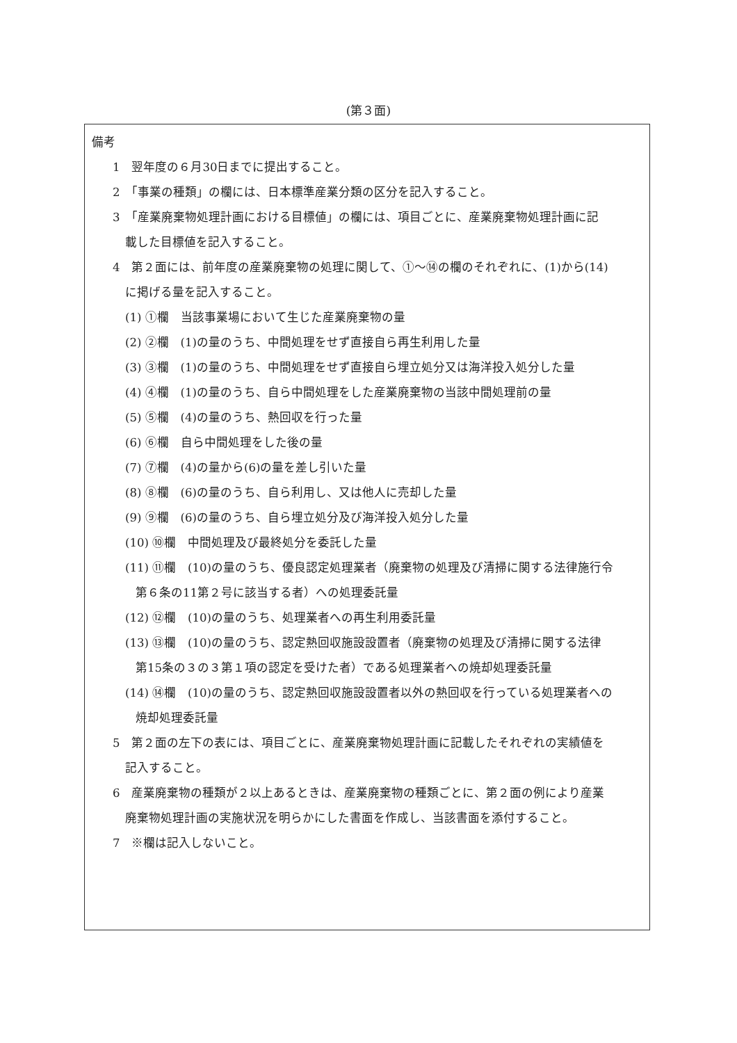(第３面)
備考
1　翌年度の６月30日までに提出すること。
2　「事業の種類」の欄には、日本標準産業分類の区分を記入すること。
3　「産業廃棄物処理計画における目標値」の欄には、項目ごとに、産業廃棄物処理計画に記
載した目標値を記入すること。
4　第２面には、前年度の産業廃棄物の処理に関して、①～⑭の欄のそれぞれに、(1)から(14)
に掲げる量を記入すること。
(1) ①欄　当該事業場において生じた産業廃棄物の量
(2) ②欄　(1)の量のうち、中間処理をせず直接自ら再生利用した量
(3) ③欄　(1)の量のうち、中間処理をせず直接自ら埋立処分又は海洋投入処分した量
(4) ④欄　(1)の量のうち、自ら中間処理をした産業廃棄物の当該中間処理前の量
(5) ⑤欄　(4)の量のうち、熱回収を行った量
(6) ⑥欄　自ら中間処理をした後の量
(7) ⑦欄　(4)の量から(6)の量を差し引いた量
(8) ⑧欄　(6)の量のうち、自ら利用し、又は他人に売却した量
(9) ⑨欄　(6)の量のうち、自ら埋立処分及び海洋投入処分した量
(10) ⑩欄　中間処理及び最終処分を委託した量
(11) ⑪欄　(10)の量のうち、優良認定処理業者（廃棄物の処理及び清掃に関する法律施行令
第６条の11第２号に該当する者）への処理委託量
(12) ⑫欄　(10)の量のうち、処理業者への再生利用委託量
(13) ⑬欄　(10)の量のうち、認定熱回収施設設置者（廃棄物の処理及び清掃に関する法律
第15条の３の３第１項の認定を受けた者）である処理業者への焼却処理委託量
(14) ⑭欄　(10)の量のうち、認定熱回収施設設置者以外の熱回収を行っている処理業者への
焼却処理委託量
5　第２面の左下の表には、項目ごとに、産業廃棄物処理計画に記載したそれぞれの実績値を
記入すること。
6　産業廃棄物の種類が２以上あるときは、産業廃棄物の種類ごとに、第２面の例により産業
廃棄物処理計画の実施状況を明らかにした書面を作成し、当該書面を添付すること。
7　※欄は記入しないこと。